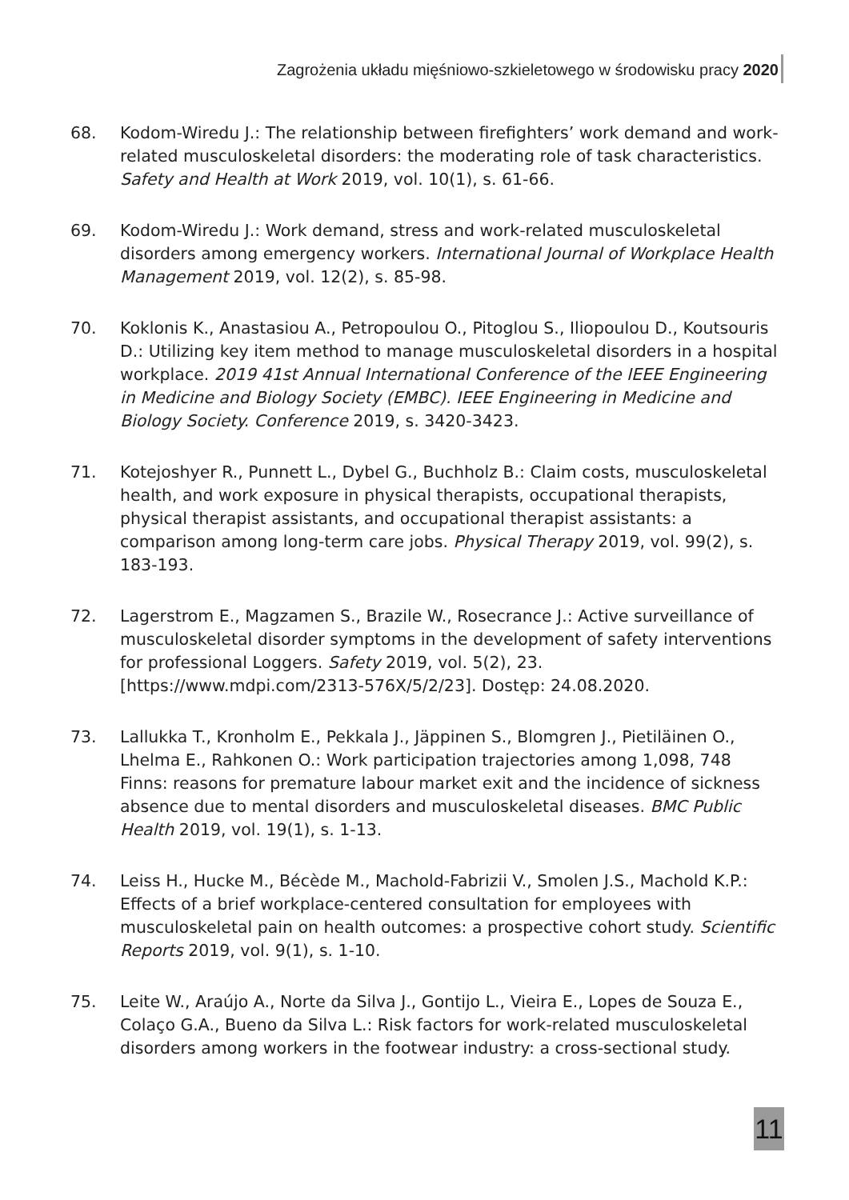Zagrożenia układu mięśniowo-szkieletowego w środowisku pracy 2020
68. Kodom-Wiredu J.: The relationship between firefighters’ work demand and work-related musculoskeletal disorders: the moderating role of task characteristics. Safety and Health at Work 2019, vol. 10(1), s. 61-66.
69. Kodom-Wiredu J.: Work demand, stress and work-related musculoskeletal disorders among emergency workers. International Journal of Workplace Health Management 2019, vol. 12(2), s. 85-98.
70. Koklonis K., Anastasiou A., Petropoulou O., Pitoglou S., Iliopoulou D., Koutsouris D.: Utilizing key item method to manage musculoskeletal disorders in a hospital workplace. 2019 41st Annual International Conference of the IEEE Engineering in Medicine and Biology Society (EMBC). IEEE Engineering in Medicine and Biology Society. Conference 2019, s. 3420-3423.
71. Kotejoshyer R., Punnett L., Dybel G., Buchholz B.: Claim costs, musculoskeletal health, and work exposure in physical therapists, occupational therapists, physical therapist assistants, and occupational therapist assistants: a comparison among long-term care jobs. Physical Therapy 2019, vol. 99(2), s. 183-193.
72. Lagerstrom E., Magzamen S., Brazile W., Rosecrance J.: Active surveillance of musculoskeletal disorder symptoms in the development of safety interventions for professional Loggers. Safety 2019, vol. 5(2), 23. [https://www.mdpi.com/2313-576X/5/2/23]. Dostęp: 24.08.2020.
73. Lallukka T., Kronholm E., Pekkala J., Jäppinen S., Blomgren J., Pietiläinen O., Lhelma E., Rahkonen O.: Work participation trajectories among 1,098, 748 Finns: reasons for premature labour market exit and the incidence of sickness absence due to mental disorders and musculoskeletal diseases. BMC Public Health 2019, vol. 19(1), s. 1-13.
74. Leiss H., Hucke M., Bécède M., Machold-Fabrizii V., Smolen J.S., Machold K.P.: Effects of a brief workplace-centered consultation for employees with musculoskeletal pain on health outcomes: a prospective cohort study. Scientific Reports 2019, vol. 9(1), s. 1-10.
75. Leite W., Araújo A., Norte da Silva J., Gontijo L., Vieira E., Lopes de Souza E., Colaço G.A., Bueno da Silva L.: Risk factors for work-related musculoskeletal disorders among workers in the footwear industry: a cross-sectional study.
11